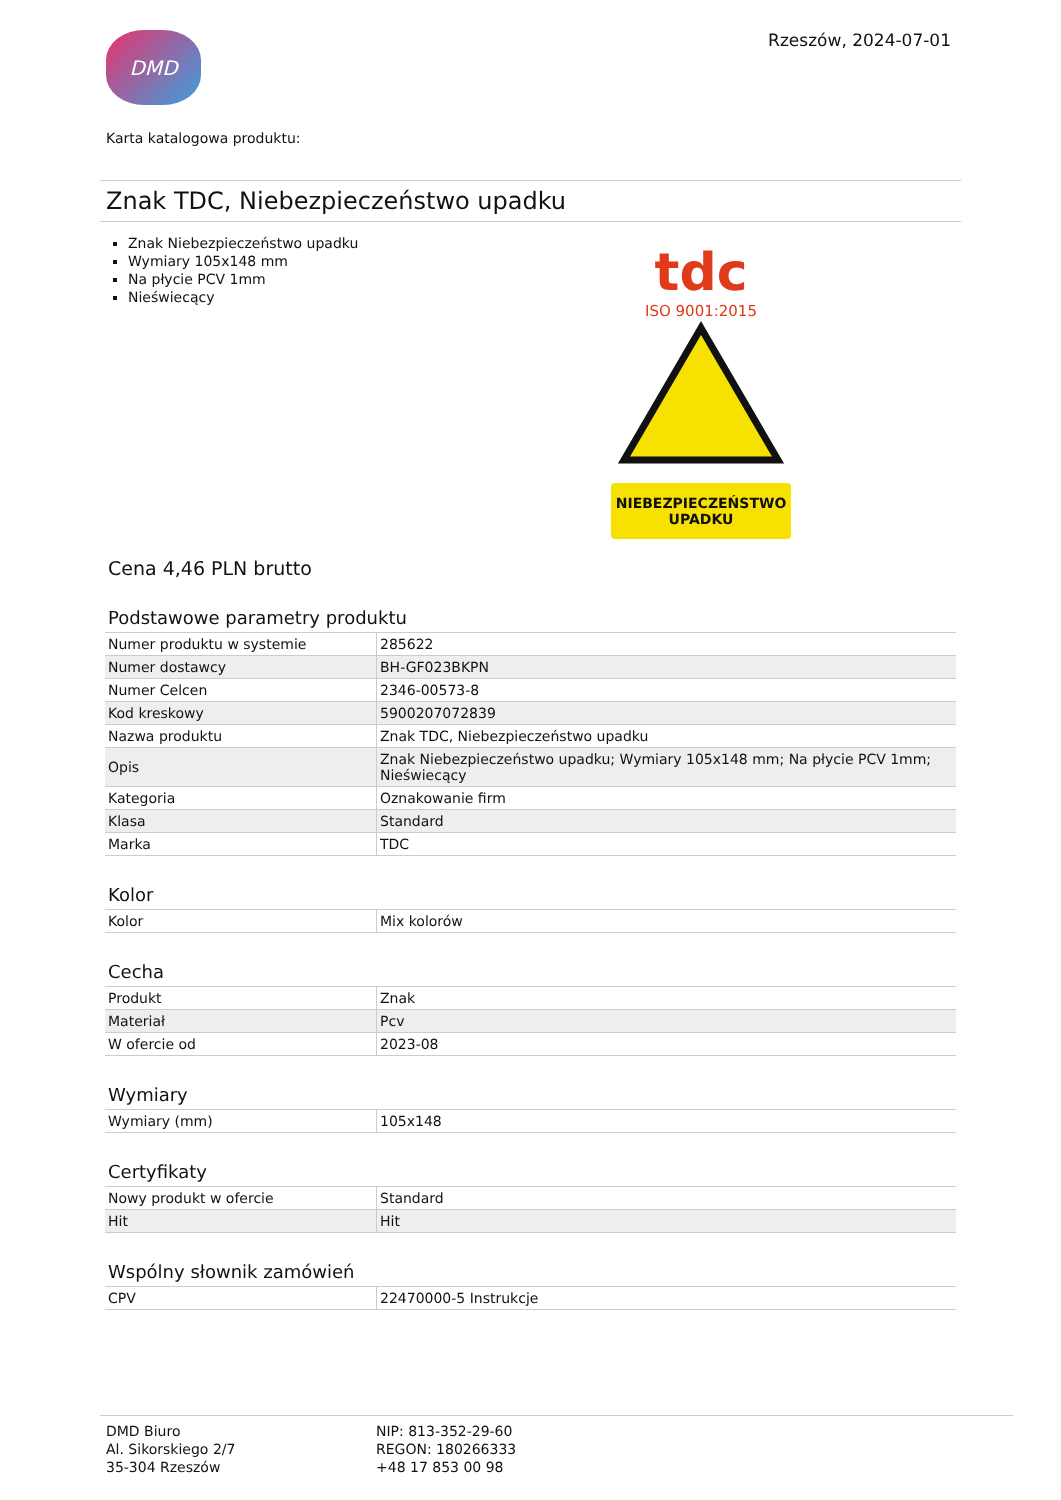DMD
Rzeszów, 2024-07-01
Karta katalogowa produktu:
Znak TDC, Niebezpieczeństwo upadku
Znak Niebezpieczeństwo upadku
Wymiary 105x148 mm
Na płycie PCV 1mm
Nieświecący
tdc
ISO 9001:2015
NIEBEZPIECZEŃSTWO
UPADKU
Cena 4,46 PLN brutto
Podstawowe parametry produktu
| Numer produktu w systemie | 285622 |
| Numer dostawcy | BH-GF023BKPN |
| Numer Celcen | 2346-00573-8 |
| Kod kreskowy | 5900207072839 |
| Nazwa produktu | Znak TDC, Niebezpieczeństwo upadku |
| Opis | Znak Niebezpieczeństwo upadku; Wymiary 105x148 mm; Na płycie PCV 1mm; Nieświecący |
| Kategoria | Oznakowanie firm |
| Klasa | Standard |
| Marka | TDC |
Kolor
| Kolor | Mix kolorów |
Cecha
| Produkt | Znak |
| Materiał | Pcv |
| W ofercie od | 2023-08 |
Wymiary
| Wymiary (mm) | 105x148 |
Certyfikaty
| Nowy produkt w ofercie | Standard |
| Hit | Hit |
Wspólny słownik zamówień
| CPV | 22470000-5 Instrukcje |
DMD Biuro
Al. Sikorskiego 2/7
35-304 Rzeszów
NIP: 813-352-29-60
REGON: 180266333
+48 17 853 00 98